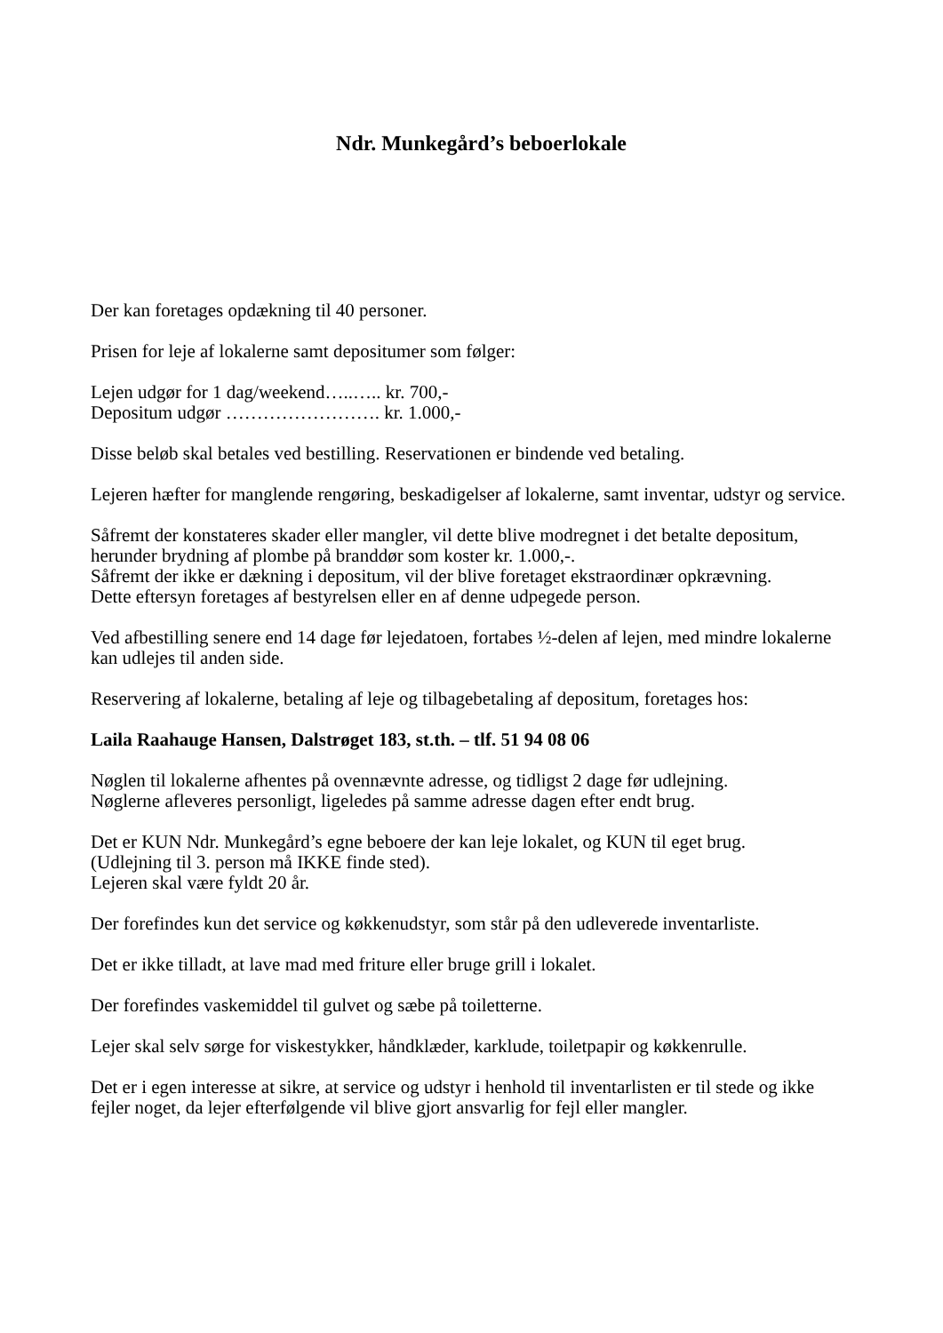Ndr. Munkegård’s beboerlokale
Der kan foretages opdækning til 40 personer.
Prisen for leje af lokalerne samt depositumer som følger:
Lejen udgør for 1 dag/weekend…..….. kr. 700,-
Depositum udgør ……………………. kr. 1.000,-
Disse beløb skal betales ved bestilling. Reservationen er bindende ved betaling.
Lejeren hæfter for manglende rengøring, beskadigelser af lokalerne, samt inventar, udstyr og service.
Såfremt der konstateres skader eller mangler, vil dette blive modregnet i det betalte depositum, herunder brydning af plombe på branddør som koster kr. 1.000,-.
Såfremt der ikke er dækning i depositum, vil der blive foretaget ekstraordinær opkrævning.
Dette eftersyn foretages af bestyrelsen eller en af denne udpegede person.
Ved afbestilling senere end 14 dage før lejedatoen, fortabes ½-delen af lejen, med mindre lokalerne kan udlejes til anden side.
Reservering af lokalerne, betaling af leje og tilbagebetaling af depositum, foretages hos:
Laila Raahauge Hansen, Dalstrøget 183, st.th. – tlf. 51 94 08 06
Nøglen til lokalerne afhentes på ovennævnte adresse, og tidligst 2 dage før udlejning.
Nøglerne afleveres personligt, ligeledes på samme adresse dagen efter endt brug.
Det er KUN Ndr. Munkegård’s egne beboere der kan leje lokalet, og KUN til eget brug.
(Udlejning til 3. person må IKKE finde sted).
Lejeren skal være fyldt 20 år.
Der forefindes kun det service og køkkenudstyr, som står på den udleverede inventarliste.
Det er ikke tilladt, at lave mad med friture eller bruge grill i lokalet.
Der forefindes vaskemiddel til gulvet og sæbe på toiletterne.
Lejer skal selv sørge for viskestykker, håndklæder, karklude, toiletpapir og køkkenrulle.
Det er i egen interesse at sikre, at service og udstyr i henhold til inventarlisten er til stede og ikke fejler noget, da lejer efterfølgende vil blive gjort ansvarlig for fejl eller mangler.